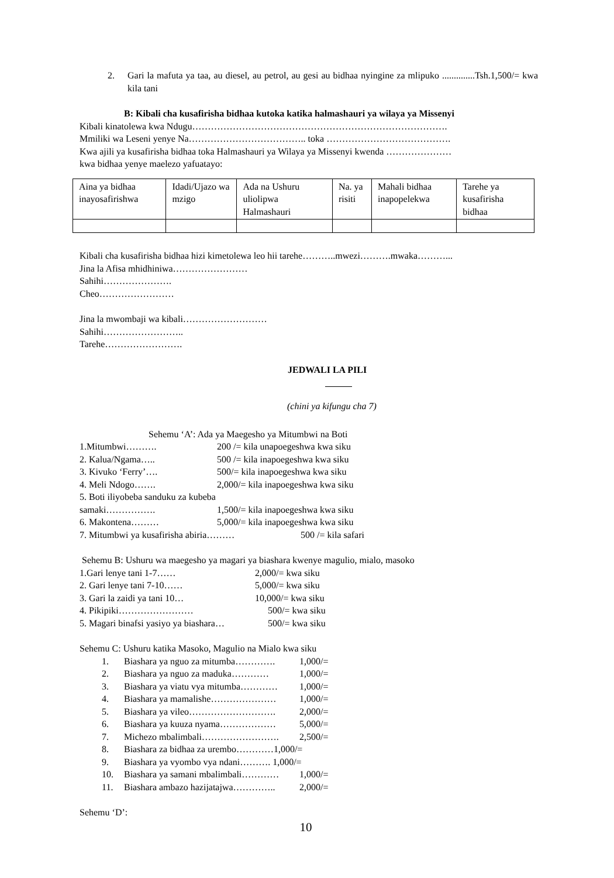2. Gari la mafuta ya taa, au diesel, au petrol, au gesi au bidhaa nyingine za mlipuko ..............Tsh.1,500/= kwa kila tani
B: Kibali cha kusafirisha bidhaa kutoka katika halmashauri ya wilaya ya Missenyi
Kibali kinatolewa kwa Ndugu……………………………………………………………………….
Mmiliki wa Leseni yenye Na……………………………….. toka ………………………………….
Kwa ajili ya kusafirisha bidhaa toka Halmashauri ya Wilaya ya Missenyi kwenda …………………
kwa bidhaa yenye maelezo yafuatayo:
| Aina ya bidhaa inayosafirishwa | Idadi/Ujazo wa mzigo | Ada na Ushuru uliolipwa Halmashauri | Na. ya risiti | Mahali bidhaa inapopelekwa | Tarehe ya kusafirisha bidhaa |
Kibali cha kusafirisha bidhaa hizi kimetolewa leo hii tarehe………..mwezi……….mwaka………...
Jina la Afisa mhidhiniwa……………………
Sahihi………………….
Cheo……………………
Jina la mwombaji wa kibali………………………
Sahihi……………………..
Tarehe…………………….
JEDWALI LA PILI
(chini ya kifungu cha 7)
Sehemu ‘A’: Ada ya Maegesho ya Mitumbwi na Boti
1.Mitumbwi………. 200 /= kila unapoegeshwa kwa siku
2. Kalua/Ngama….. 500 /= kila inapoegeshwa kwa siku
3. Kivuko ‘Ferry’…. 500/= kila inapoegeshwa kwa siku
4. Meli Ndogo……. 2,000/= kila inapoegeshwa kwa siku
5. Boti iliyobeba sanduku za kubeba
samaki……………. 1,500/= kila inapoegeshwa kwa siku
6. Makontena……… 5,000/= kila inapoegeshwa kwa siku
7. Mitumbwi ya kusafirisha abiria……… 500 /= kila safari
Sehemu B: Ushuru wa maegesho ya magari ya biashara kwenye magulio, mialo, masoko
1.Gari lenye tani 1-7…… 2,000/= kwa siku
2. Gari lenye tani 7-10…… 5,000/= kwa siku
3. Gari la zaidi ya tani 10… 10,000/= kwa siku
4. Pikipiki…………………… 500/= kwa siku
5. Magari binafsi yasiyo ya biashara… 500/= kwa siku
Sehemu C: Ushuru katika Masoko, Magulio na Mialo kwa siku
1. Biashara ya nguo za mitumba…………. 1,000/=
2. Biashara ya nguo za maduka………… 1,000/=
3. Biashara ya viatu vya mitumba………… 1,000/=
4. Biashara ya mamalishe………………… 1,000/=
5. Biashara ya vileo………………………. 2,000/=
6. Biashara ya kuuza nyama……………… 5,000/=
7. Michezo mbalimbali……………………. 2,500/=
8. Biashara za bidhaa za urembo…………1,000/=
9. Biashara ya vyombo vya ndani………. 1,000/=
10. Biashara ya samani mbalimbali………… 1,000/=
11. Biashara ambazo hazijatajwa………….. 2,000/=
Sehemu ‘D’:
10